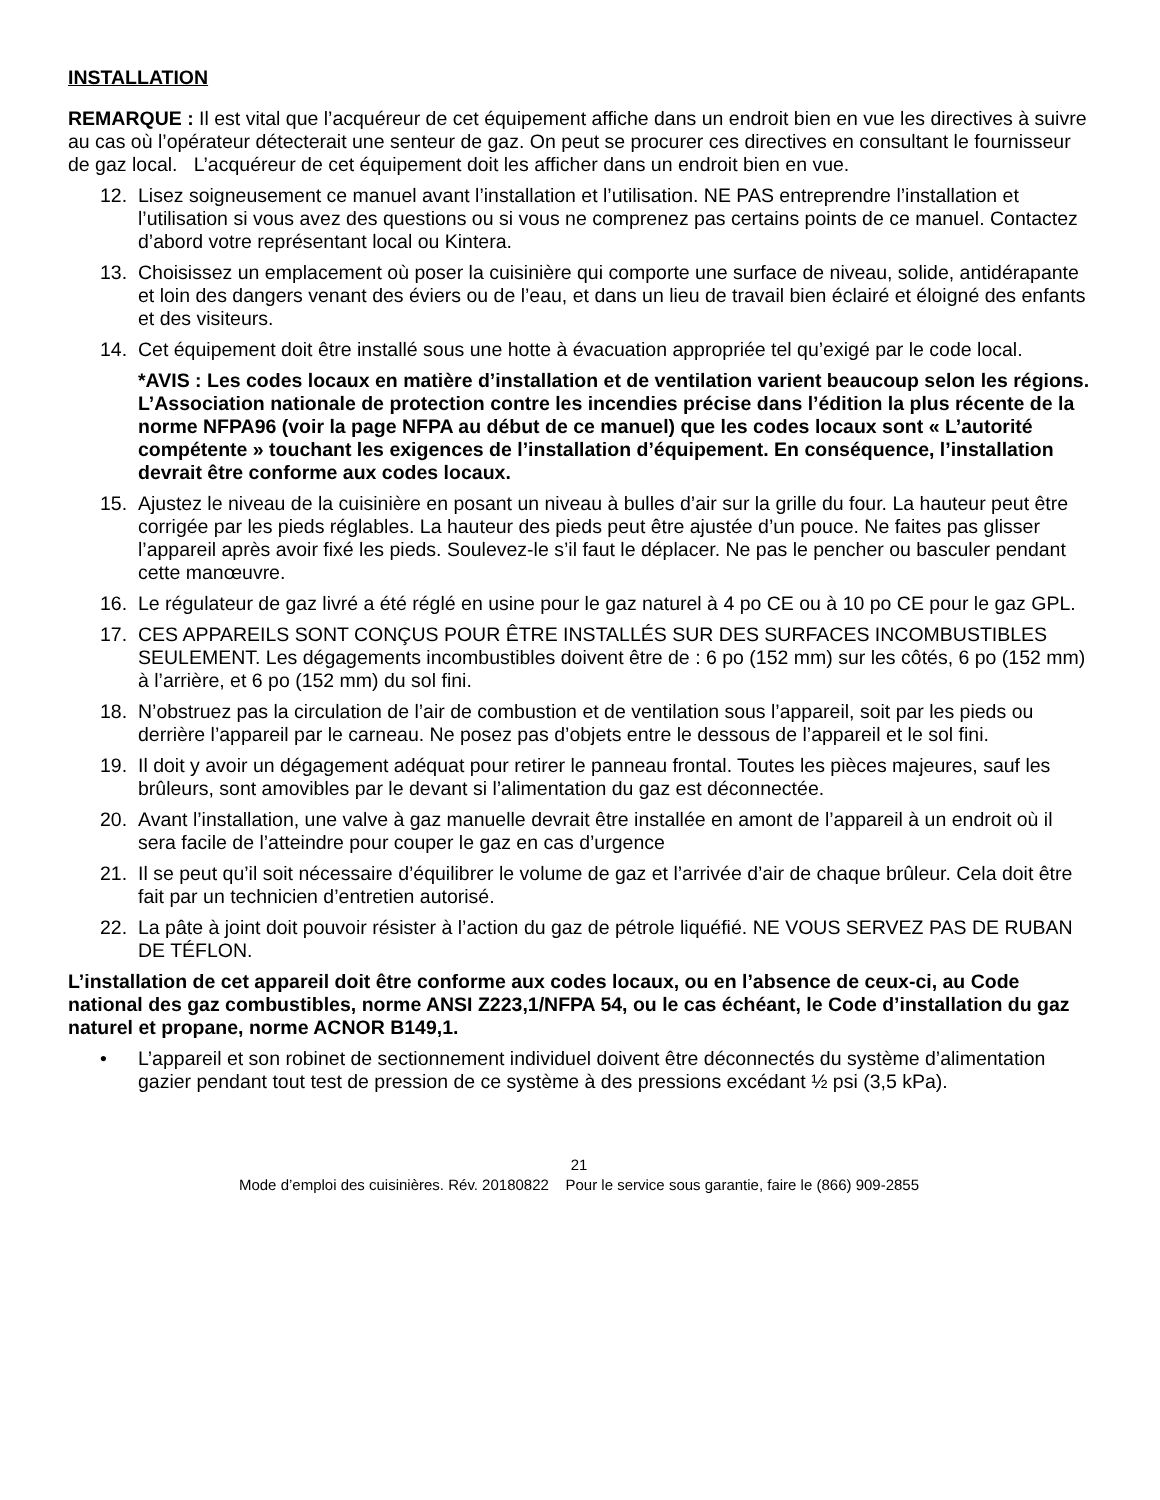INSTALLATION
REMARQUE : Il est vital que l’acquéreur de cet équipement affiche dans un endroit bien en vue les directives à suivre au cas où l’opérateur détecterait une senteur de gaz. On peut se procurer ces directives en consultant le fournisseur de gaz local. L’acquéreur de cet équipement doit les afficher dans un endroit bien en vue.
12. Lisez soigneusement ce manuel avant l’installation et l’utilisation. NE PAS entreprendre l’installation et l’utilisation si vous avez des questions ou si vous ne comprenez pas certains points de ce manuel. Contactez d’abord votre représentant local ou Kintera.
13. Choisissez un emplacement où poser la cuisinière qui comporte une surface de niveau, solide, antidérapante et loin des dangers venant des éviers ou de l’eau, et dans un lieu de travail bien éclairé et éloigné des enfants et des visiteurs.
14. Cet équipement doit être installé sous une hotte à évacuation appropriée tel qu’exigé par le code local.
*AVIS : Les codes locaux en matière d’installation et de ventilation varient beaucoup selon les régions. L’Association nationale de protection contre les incendies précise dans l’édition la plus récente de la norme NFPA96 (voir la page NFPA au début de ce manuel) que les codes locaux sont « L’autorité compétente » touchant les exigences de l’installation d’équipement. En conséquence, l’installation devrait être conforme aux codes locaux.
15. Ajustez le niveau de la cuisinière en posant un niveau à bulles d’air sur la grille du four. La hauteur peut être corrigée par les pieds réglables. La hauteur des pieds peut être ajustée d’un pouce. Ne faites pas glisser l’appareil après avoir fixé les pieds. Soulevez-le s’il faut le déplacer. Ne pas le pencher ou basculer pendant cette manœuvre.
16. Le régulateur de gaz livré a été réglé en usine pour le gaz naturel à 4 po CE ou à 10 po CE pour le gaz GPL.
17. CES APPAREILS SONT CONÇUS POUR ÊTRE INSTALLÉS SUR DES SURFACES INCOMBUSTIBLES SEULEMENT. Les dégagements incombustibles doivent être de : 6 po (152 mm) sur les côtés, 6 po (152 mm) à l’arrière, et 6 po (152 mm) du sol fini.
18. N’obstruez pas la circulation de l’air de combustion et de ventilation sous l’appareil, soit par les pieds ou derrière l’appareil par le carneau. Ne posez pas d’objets entre le dessous de l’appareil et le sol fini.
19. Il doit y avoir un dégagement adéquat pour retirer le panneau frontal. Toutes les pièces majeures, sauf les brûleurs, sont amovibles par le devant si l’alimentation du gaz est déconnectée.
20. Avant l’installation, une valve à gaz manuelle devrait être installée en amont de l’appareil à un endroit où il sera facile de l’atteindre pour couper le gaz en cas d’urgence
21. Il se peut qu’il soit nécessaire d’équilibrer le volume de gaz et l’arrivée d’air de chaque brûleur. Cela doit être fait par un technicien d’entretien autorisé.
22. La pâte à joint doit pouvoir résister à l’action du gaz de pétrole liquéfié. NE VOUS SERVEZ PAS DE RUBAN DE TÉFLON.
L’installation de cet appareil doit être conforme aux codes locaux, ou en l’absence de ceux-ci, au Code national des gaz combustibles, norme ANSI Z223,1/NFPA 54, ou le cas échéant, le Code d’installation du gaz naturel et propane, norme ACNOR B149,1.
• L’appareil et son robinet de sectionnement individuel doivent être déconnectés du système d’alimentation gazier pendant tout test de pression de ce système à des pressions excédant ½ psi (3,5 kPa).
21
Mode d’emploi des cuisinières. Rév. 20180822 Pour le service sous garantie, faire le (866) 909-2855